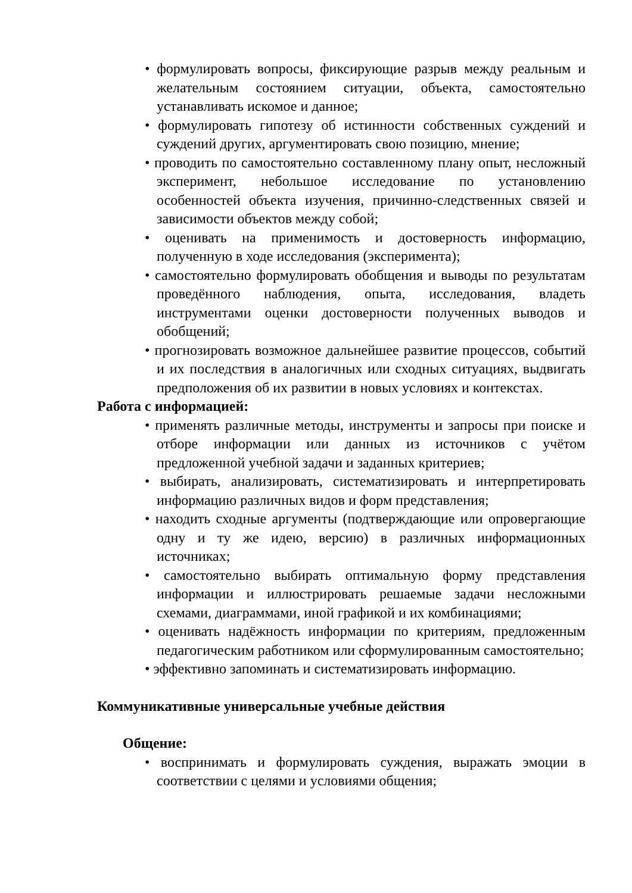• формулировать вопросы, фиксирующие разрыв между реальным и желательным состоянием ситуации, объекта, самостоятельно устанавливать искомое и данное;
• формулировать гипотезу об истинности собственных суждений и суждений других, аргументировать свою позицию, мнение;
• проводить по самостоятельно составленному плану опыт, несложный эксперимент, небольшое исследование по установлению особенностей объекта изучения, причинно-следственных связей и зависимости объектов между собой;
• оценивать на применимость и достоверность информацию, полученную в ходе исследования (эксперимента);
• самостоятельно формулировать обобщения и выводы по результатам проведённого наблюдения, опыта, исследования, владеть инструментами оценки достоверности полученных выводов и обобщений;
• прогнозировать возможное дальнейшее развитие процессов, событий и их последствия в аналогичных или сходных ситуациях, выдвигать предположения об их развитии в новых условиях и контекстах.
Работа с информацией:
• применять различные методы, инструменты и запросы при поиске и отборе информации или данных из источников с учётом предложенной учебной задачи и заданных критериев;
• выбирать, анализировать, систематизировать и интерпретировать информацию различных видов и форм представления;
• находить сходные аргументы (подтверждающие или опровергающие одну и ту же идею, версию) в различных информационных источниках;
• самостоятельно выбирать оптимальную форму представления информации и иллюстрировать решаемые задачи несложными схемами, диаграммами, иной графикой и их комбинациями;
• оценивать надёжность информации по критериям, предложенным педагогическим работником или сформулированным самостоятельно;
• эффективно запоминать и систематизировать информацию.
Коммуникативные универсальные учебные действия
Общение:
• воспринимать и формулировать суждения, выражать эмоции в соответствии с целями и условиями общения;